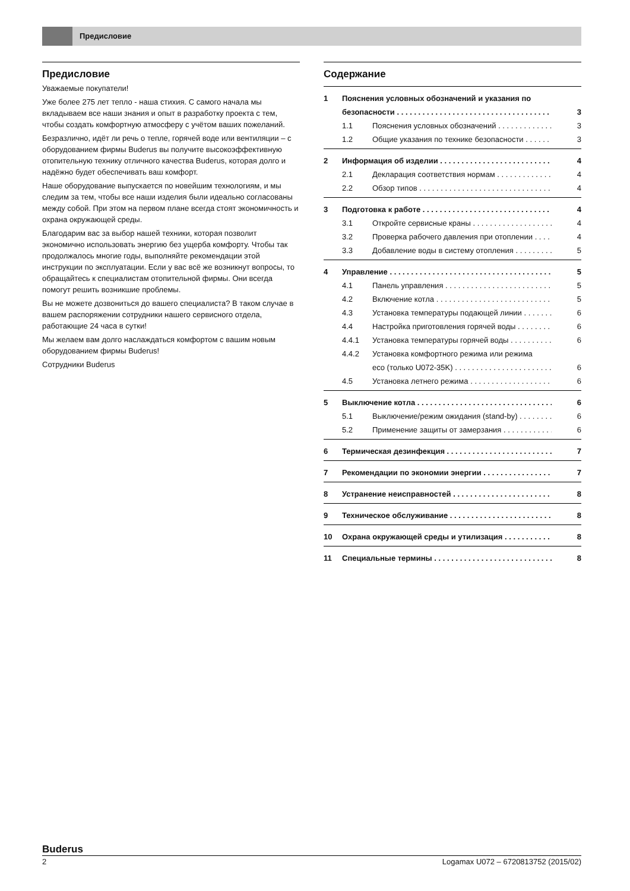Предисловие
Предисловие
Уважаемые покупатели!
Уже более 275 лет тепло - наша стихия. С самого начала мы вкладываем все наши знания и опыт в разработку проекта с тем, чтобы создать комфортную атмосферу с учётом ваших пожеланий.
Безразлично, идёт ли речь о тепле, горячей воде или вентиляции – с оборудованием фирмы Buderus вы получите высокоэффективную отопительную технику отличного качества Buderus, которая долго и надёжно будет обеспечивать ваш комфорт.
Наше оборудование выпускается по новейшим технологиям, и мы следим за тем, чтобы все наши изделия были идеально согласованы между собой. При этом на первом плане всегда стоят экономичность и охрана окружающей среды.
Благодарим вас за выбор нашей техники, которая позволит экономично использовать энергию без ущерба комфорту. Чтобы так продолжалось многие годы, выполняйте рекомендации этой инструкции по эксплуатации. Если у вас всё же возникнут вопросы, то обращайтесь к специалистам отопительной фирмы. Они всегда помогут решить возникшие проблемы.
Вы не можете дозвониться до вашего специалиста? В таком случае в вашем распоряжении сотрудники нашего сервисного отдела, работающие 24 часа в сутки!
Мы желаем вам долго наслаждаться комфортом с вашим новым оборудованием фирмы Buderus!
Сотрудники Buderus
Содержание
1 Пояснения условных обозначений и указания по
безопасности 3
1.1 Пояснения условных обозначений 3
1.2 Общие указания по технике безопасности 3
2 Информация об изделии 4
2.1 Декларация соответствия нормам 4
2.2 Обзор типов 4
3 Подготовка к работе 4
3.1 Откройте сервисные краны 4
3.2 Проверка рабочего давления при отоплении 4
3.3 Добавление воды в систему отопления 5
4 Управление 5
4.1 Панель управления 5
4.2 Включение котла 5
4.3 Установка температуры подающей линии 6
4.4 Настройка приготовления горячей воды 6
4.4.1 Установка температуры горячей воды 6
4.4.2 Установка комфортного режима или режима
eco (только U072-35K) 6
4.5 Установка летнего режима 6
5 Выключение котла 6
5.1 Выключение/режим ожидания (stand-by) 6
5.2 Применение защиты от замерзания 6
6 Термическая дезинфекция 7
7 Рекомендации по экономии энергии 7
8 Устранение неисправностей 8
9 Техническое обслуживание 8
10 Охрана окружающей среды и утилизация 8
11 Специальные термины 8
Buderus
2 Logamax U072 – 6720813752 (2015/02)